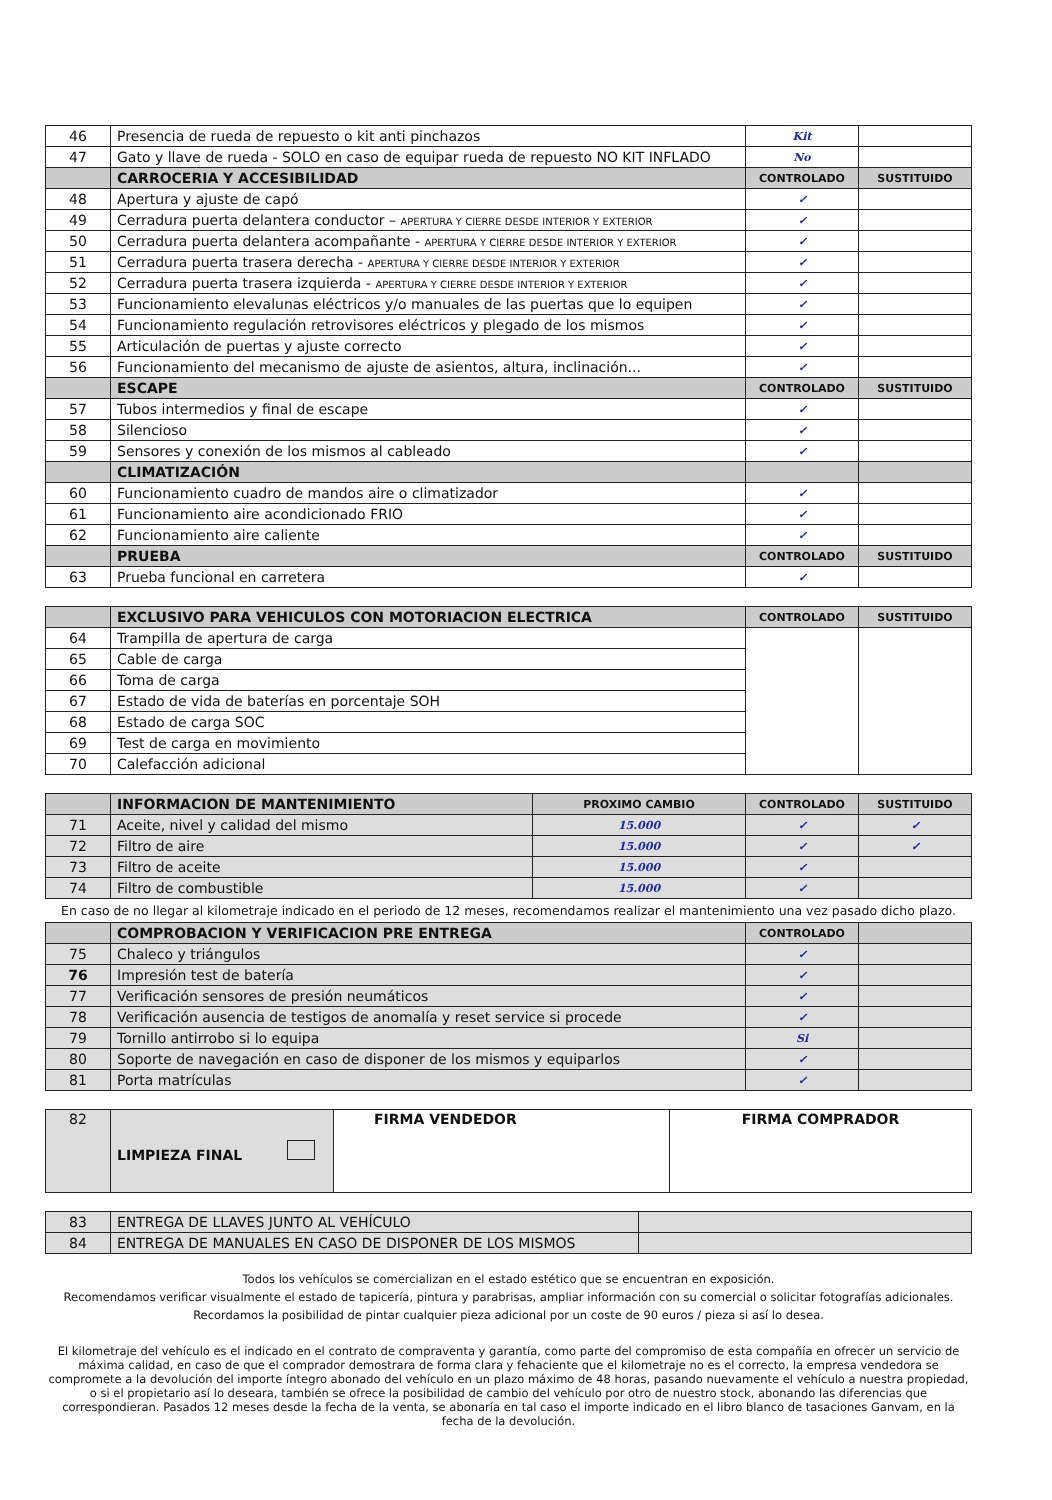| 46 | Presencia de rueda de repuesto o kit anti pinchazos | Kit | |
| 47 | Gato y llave de rueda - SOLO en caso de equipar rueda de repuesto NO KIT INFLADO | No | |
| | CARROCERIA Y ACCESIBILIDAD | CONTROLADO | SUSTITUIDO |
| 48 | Apertura y ajuste de capó | ✓ | |
| 49 | Cerradura puerta delantera conductor – APERTURA Y CIERRE DESDE INTERIOR Y EXTERIOR | ✓ | |
| 50 | Cerradura puerta delantera acompañante - APERTURA Y CIERRE DESDE INTERIOR Y EXTERIOR | ✓ | |
| 51 | Cerradura puerta trasera derecha - APERTURA Y CIERRE DESDE INTERIOR Y EXTERIOR | ✓ | |
| 52 | Cerradura puerta trasera izquierda - APERTURA Y CIERRE DESDE INTERIOR Y EXTERIOR | ✓ | |
| 53 | Funcionamiento elevalunas eléctricos y/o manuales de las puertas que lo equipen | ✓ | |
| 54 | Funcionamiento regulación retrovisores eléctricos y plegado de los mismos | ✓ | |
| 55 | Articulación de puertas y ajuste correcto | ✓ | |
| 56 | Funcionamiento del mecanismo de ajuste de asientos, altura, inclinación... | ✓ | |
| | ESCAPE | CONTROLADO | SUSTITUIDO |
| 57 | Tubos intermedios y final de escape | ✓ | |
| 58 | Silencioso | ✓ | |
| 59 | Sensores y conexión de los mismos al cableado | ✓ | |
| | CLIMATIZACIÓN | | |
| 60 | Funcionamiento cuadro de mandos aire o climatizador | ✓ | |
| 61 | Funcionamiento aire acondicionado FRIO | ✓ | |
| 62 | Funcionamiento aire caliente | ✓ | |
| | PRUEBA | CONTROLADO | SUSTITUIDO |
| 63 | Prueba funcional en carretera | ✓ | |
| | EXCLUSIVO PARA VEHICULOS CON MOTORIACION ELECTRICA | CONTROLADO | SUSTITUIDO |
| 64 | Trampilla de apertura de carga | | |
| 65 | Cable de carga | | |
| 66 | Toma de carga | | |
| 67 | Estado de vida de baterías en porcentaje SOH | | |
| 68 | Estado de carga SOC | | |
| 69 | Test de carga en movimiento | | |
| 70 | Calefacción adicional | | |
| | INFORMACION DE MANTENIMIENTO | PROXIMO CAMBIO | CONTROLADO | SUSTITUIDO |
| 71 | Aceite, nivel y calidad del mismo | 15.000 | ✓ | ✓ |
| 72 | Filtro de aire | 15.000 | ✓ | ✓ |
| 73 | Filtro de aceite | 15.000 | ✓ | |
| 74 | Filtro de combustible | 15.000 | ✓ | |
En caso de no llegar al kilometraje indicado en el periodo de 12 meses, recomendamos realizar el mantenimiento una vez pasado dicho plazo.
| | COMPROBACION Y VERIFICACION PRE ENTREGA | CONTROLADO | |
| 75 | Chaleco y triángulos | ✓ | |
| 76 | Impresión test de batería | ✓ | |
| 77 | Verificación sensores de presión neumáticos | ✓ | |
| 78 | Verificación ausencia de testigos de anomalía y reset service si procede | ✓ | |
| 79 | Tornillo antirrobo si lo equipa | Si | |
| 80 | Soporte de navegación en caso de disponer de los mismos y equiparlos | ✓ | |
| 81 | Porta matrículas | ✓ | |
| 82 | LIMPIEZA FINAL | FIRMA VENDEDOR | FIRMA COMPRADOR |
| 83 | ENTREGA DE LLAVES JUNTO AL VEHÍCULO | |
| 84 | ENTREGA DE MANUALES EN CASO DE DISPONER DE LOS MISMOS | |
Todos los vehículos se comercializan en el estado estético que se encuentran en exposición.
Recomendamos verificar visualmente el estado de tapicería, pintura y parabrisas, ampliar información con su comercial o solicitar fotografías adicionales.
Recordamos la posibilidad de pintar cualquier pieza adicional por un coste de 90 euros / pieza si así lo desea.
El kilometraje del vehículo es el indicado en el contrato de compraventa y garantía, como parte del compromiso de esta compañía en ofrecer un servicio de máxima calidad, en caso de que el comprador demostrara de forma clara y fehaciente que el kilometraje no es el correcto, la empresa vendedora se compromete a la devolución del importe íntegro abonado del vehículo en un plazo máximo de 48 horas, pasando nuevamente el vehículo a nuestra propiedad, o si el propietario así lo deseara, también se ofrece la posibilidad de cambio del vehículo por otro de nuestro stock, abonando las diferencias que correspondieran. Pasados 12 meses desde la fecha de la venta, se abonaría en tal caso el importe indicado en el libro blanco de tasaciones Ganvam, en la fecha de la devolución.